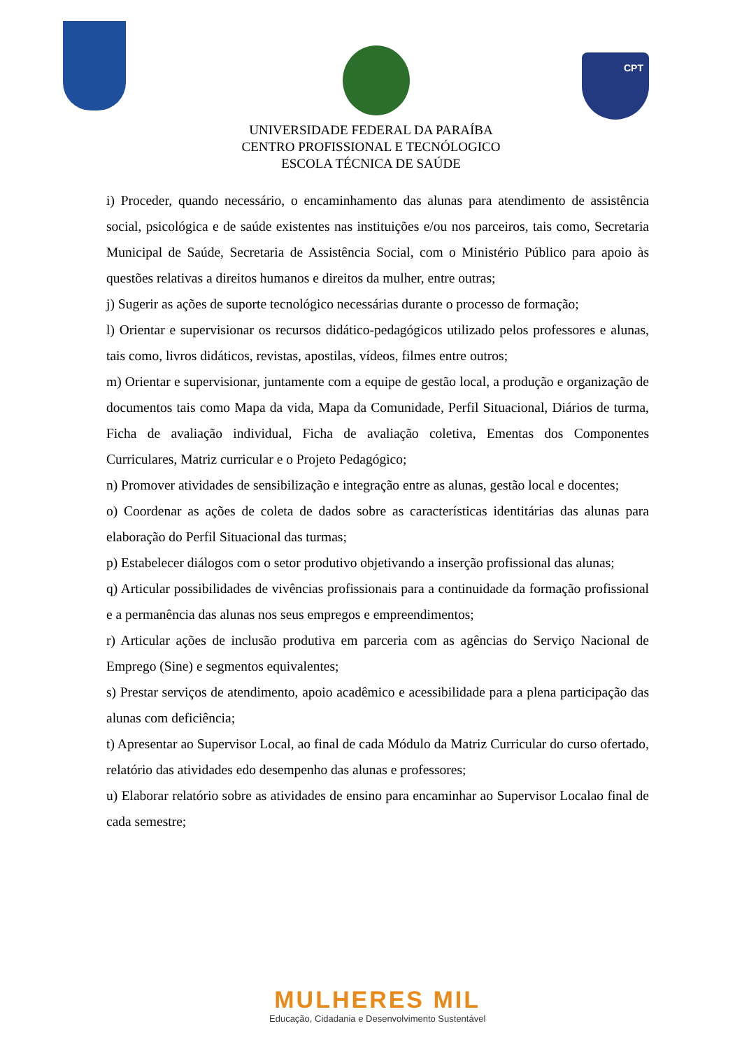CPT
UNIVERSIDADE FEDERAL DA PARAÍBA
CENTRO PROFISSIONAL E TECNÓLOGICO
ESCOLA TÉCNICA DE SAÚDE
i) Proceder, quando necessário, o encaminhamento das alunas para atendimento de assistência social, psicológica e de saúde existentes nas instituições e/ou nos parceiros, tais como, Secretaria Municipal de Saúde, Secretaria de Assistência Social, com o Ministério Público para apoio às questões relativas a direitos humanos e direitos da mulher, entre outras;
j) Sugerir as ações de suporte tecnológico necessárias durante o processo de formação;
l) Orientar e supervisionar os recursos didático-pedagógicos utilizado pelos professores e alunas, tais como, livros didáticos, revistas, apostilas, vídeos, filmes entre outros;
m) Orientar e supervisionar, juntamente com a equipe de gestão local, a produção e organização de documentos tais como Mapa da vida, Mapa da Comunidade, Perfil Situacional, Diários de turma, Ficha de avaliação individual, Ficha de avaliação coletiva, Ementas dos Componentes Curriculares, Matriz curricular e o Projeto Pedagógico;
n) Promover atividades de sensibilização e integração entre as alunas, gestão local e docentes;
o) Coordenar as ações de coleta de dados sobre as características identitárias das alunas para elaboração do Perfil Situacional das turmas;
p) Estabelecer diálogos com o setor produtivo objetivando a inserção profissional das alunas;
q) Articular possibilidades de vivências profissionais para a continuidade da formação profissional e a permanência das alunas nos seus empregos e empreendimentos;
r) Articular ações de inclusão produtiva em parceria com as agências do Serviço Nacional de Emprego (Sine) e segmentos equivalentes;
s) Prestar serviços de atendimento, apoio acadêmico e acessibilidade para a plena participação das alunas com deficiência;
t) Apresentar ao Supervisor Local, ao final de cada Módulo da Matriz Curricular do curso ofertado, relatório das atividades edo desempenho das alunas e professores;
u) Elaborar relatório sobre as atividades de ensino para encaminhar ao Supervisor Localao final de cada semestre;
MULHERES MIL
Educação, Cidadania e Desenvolvimento Sustentável